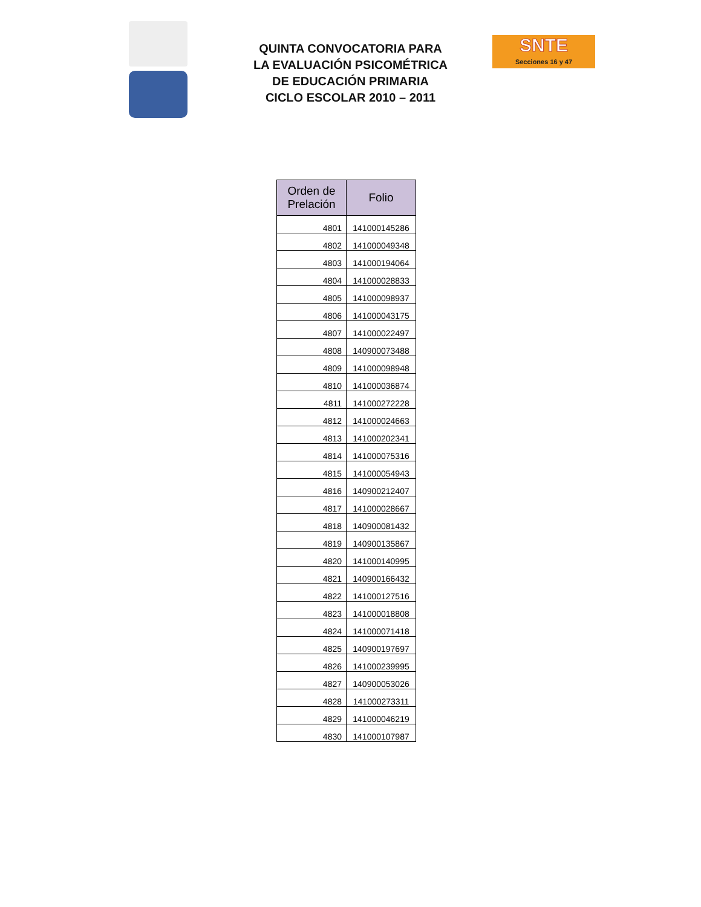SNTE
Secciones 16 y 47
QUINTA CONVOCATORIA PARA
LA EVALUACIÓN PSICOMÉTRICA
DE EDUCACIÓN PRIMARIA
CICLO ESCOLAR 2010 – 2011
| Orden de Prelación | Folio |
| --- | --- |
| 4801 | 141000145286 |
| 4802 | 141000049348 |
| 4803 | 141000194064 |
| 4804 | 141000028833 |
| 4805 | 141000098937 |
| 4806 | 141000043175 |
| 4807 | 141000022497 |
| 4808 | 140900073488 |
| 4809 | 141000098948 |
| 4810 | 141000036874 |
| 4811 | 141000272228 |
| 4812 | 141000024663 |
| 4813 | 141000202341 |
| 4814 | 141000075316 |
| 4815 | 141000054943 |
| 4816 | 140900212407 |
| 4817 | 141000028667 |
| 4818 | 140900081432 |
| 4819 | 140900135867 |
| 4820 | 141000140995 |
| 4821 | 140900166432 |
| 4822 | 141000127516 |
| 4823 | 141000018808 |
| 4824 | 141000071418 |
| 4825 | 140900197697 |
| 4826 | 141000239995 |
| 4827 | 140900053026 |
| 4828 | 141000273311 |
| 4829 | 141000046219 |
| 4830 | 141000107987 |